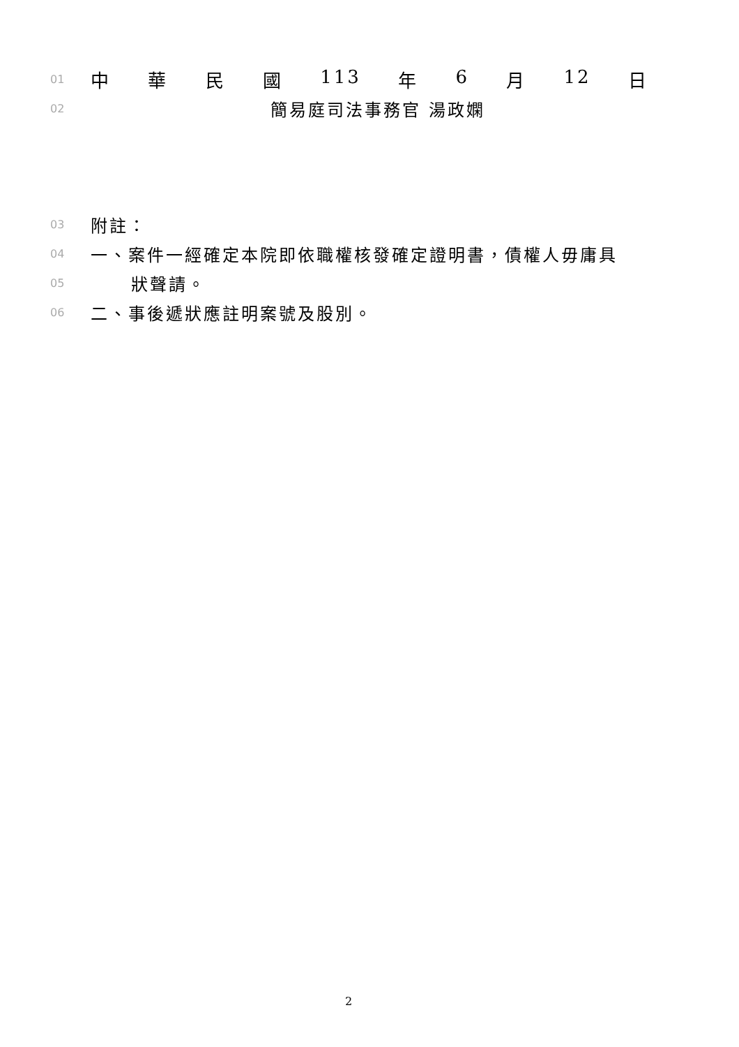01
中華民國 113 年 6 月 12 日
02
簡易庭司法事務官 湯政嫻
03
附註：
04
一、案件一經確定本院即依職權核發確定證明書，債權人毋庸具
05
狀聲請。
06
二、事後遞狀應註明案號及股別。
2